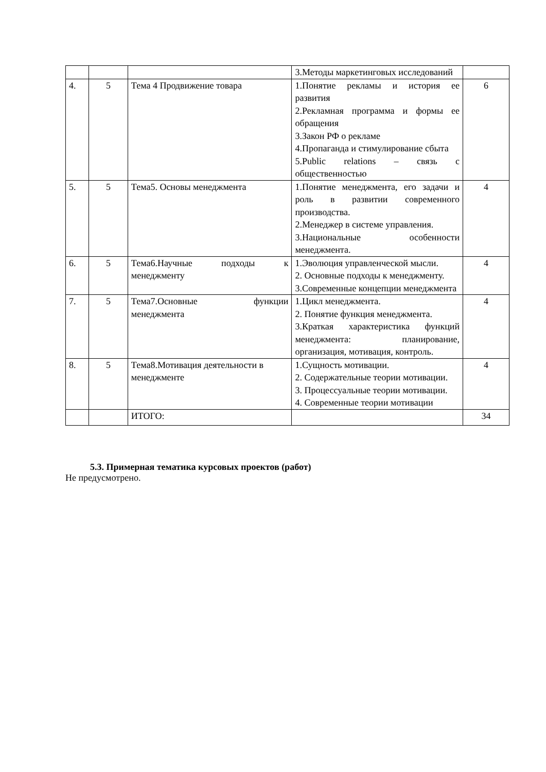| | | | 3.Методы маркетинговых исследований | |
| 4. | 5 | Тема 4 Продвижение товара | 1.Понятие рекламы и история ее развития 2.Рекламная программа и формы ее обращения 3.Закон РФ о рекламе 4.Пропаганда и стимулирование сбыта 5.Public relations – связь с общественностью | 6 |
| 5. | 5 | Тема5. Основы менеджмента | 1.Понятие менеджмента, его задачи и роль в развитии современного производства. 2.Менеджер в системе управления. 3.Национальные особенности менеджмента. | 4 |
| 6. | 5 | Тема6.Научные подходы к менеджменту | 1.Эволюция управленческой мысли. 2. Основные подходы к менеджменту. 3.Современные концепции менеджмента | 4 |
| 7. | 5 | Тема7.Основные функции менеджмента | 1.Цикл менеджмента. 2. Понятие функция менеджмента. 3.Краткая характеристика функций менеджмента: планирование, организация, мотивация, контроль. | 4 |
| 8. | 5 | Тема8.Мотивация деятельности в менеджменте | 1.Сущность мотивации. 2. Содержательные теории мотивации. 3. Процессуальные теории мотивации. 4. Современные теории мотивации | 4 |
| | | ИТОГО: | | 34 |
5.3. Примерная тематика курсовых проектов (работ)
Не предусмотрено.